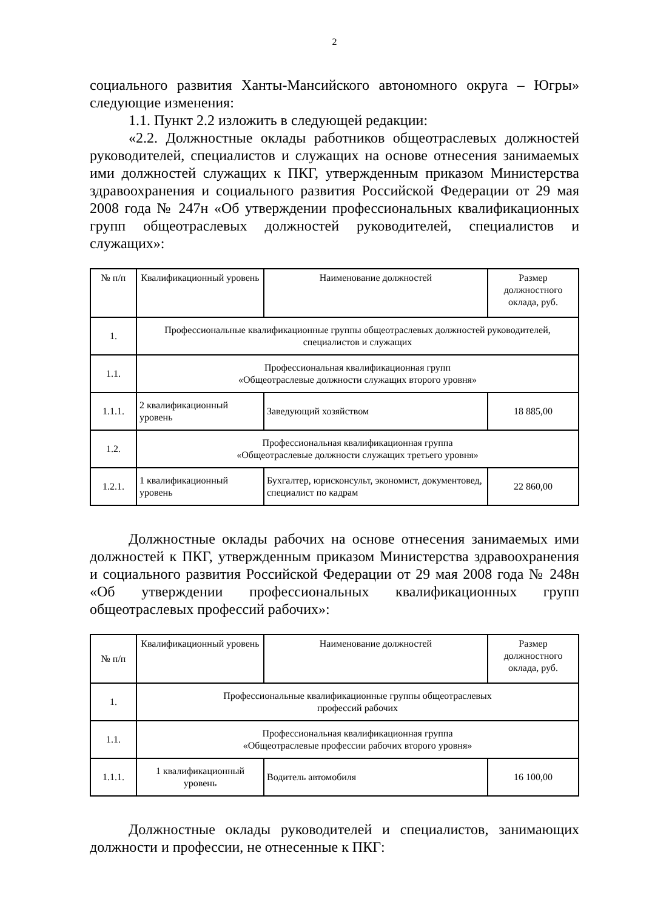2
социального развития Ханты-Мансийского автономного округа – Югры» следующие изменения:
1.1. Пункт 2.2 изложить в следующей редакции:
«2.2. Должностные оклады работников общеотраслевых должностей руководителей, специалистов и служащих на основе отнесения занимаемых ими должностей служащих к ПКГ, утвержденным приказом Министерства здравоохранения и социального развития Российской Федерации от 29 мая 2008 года № 247н «Об утверждении профессиональных квалификационных групп общеотраслевых должностей руководителей, специалистов и служащих»:
| № п/п | Квалификационный уровень | Наименование должностей | Размер должностного оклада, руб. |
| --- | --- | --- | --- |
| 1. | Профессиональные квалификационные группы общеотраслевых должностей руководителей, специалистов и служащих | | |
| 1.1. | Профессиональная квалификационная групп «Общеотраслевые должности служащих второго уровня» | | |
| 1.1.1. | 2 квалификационный уровень | Заведующий хозяйством | 18 885,00 |
| 1.2. | Профессиональная квалификационная группа «Общеотраслевые должности служащих третьего уровня» | | |
| 1.2.1. | 1 квалификационный уровень | Бухгалтер, юрисконсульт, экономист, документовед, специалист по кадрам | 22 860,00 |
Должностные оклады рабочих на основе отнесения занимаемых ими должностей к ПКГ, утвержденным приказом Министерства здравоохранения и социального развития Российской Федерации от 29 мая 2008 года № 248н «Об утверждении профессиональных квалификационных групп общеотраслевых профессий рабочих»:
| № п/п | Квалификационный уровень | Наименование должностей | Размер должностного оклада, руб. |
| --- | --- | --- | --- |
| 1. | Профессиональные квалификационные группы общеотраслевых профессий рабочих | | |
| 1.1. | Профессиональная квалификационная группа «Общеотраслевые профессии рабочих второго уровня» | | |
| 1.1.1. | 1 квалификационный уровень | Водитель автомобиля | 16 100,00 |
Должностные оклады руководителей и специалистов, занимающих должности и профессии, не отнесенные к ПКГ: